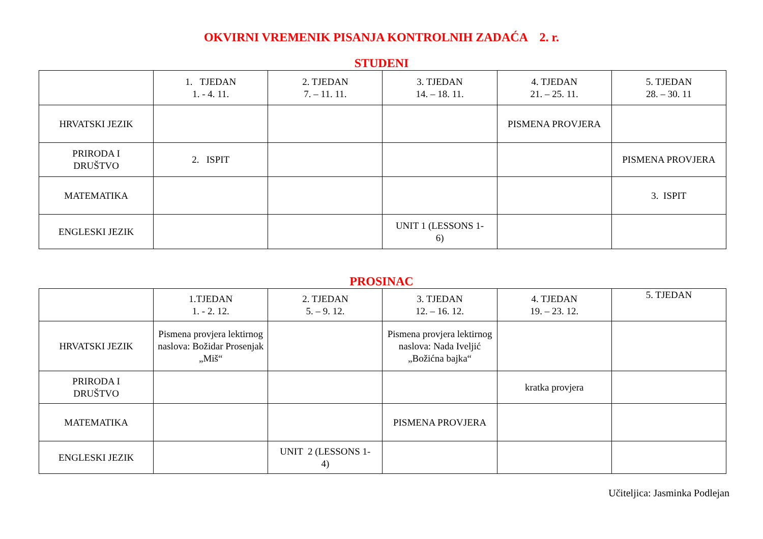OKVIRNI VREMENIK PISANJA KONTROLNIH ZADAĆA 2. r.
STUDENI
| | 1. TJEDAN 1. - 4. 11. | 2. TJEDAN 7. – 11. 11. | 3. TJEDAN 14. – 18. 11. | 4. TJEDAN 21. – 25. 11. | 5. TJEDAN 28. – 30. 11 |
| --- | --- | --- | --- | --- | --- |
| HRVATSKI JEZIK | | | | PISMENA PROVJERA | |
| PRIRODA I DRUŠTVO | 2. ISPIT | | | | PISMENA PROVJERA |
| MATEMATIKA | | | | | 3. ISPIT |
| ENGLESKI JEZIK | | | UNIT 1 (LESSONS 1- 6) | | |
PROSINAC
| | 1.TJEDAN 1. - 2. 12. | 2. TJEDAN 5. – 9. 12. | 3. TJEDAN 12. – 16. 12. | 4. TJEDAN 19. – 23. 12. | 5. TJEDAN |
| --- | --- | --- | --- | --- | --- |
| HRVATSKI JEZIK | Pismena provjera lektirnog naslova: Božidar Prosenjak „Miš“ | | Pismena provjera lektirnog naslova: Nada Iveljić „Božićna bajka“ | | |
| PRIRODA I DRUŠTVO | | | | kratka provjera | |
| MATEMATIKA | | | PISMENA PROVJERA | | |
| ENGLESKI JEZIK | | UNIT 2 (LESSONS 1- 4) | | | |
Učiteljica: Jasminka Podlejan